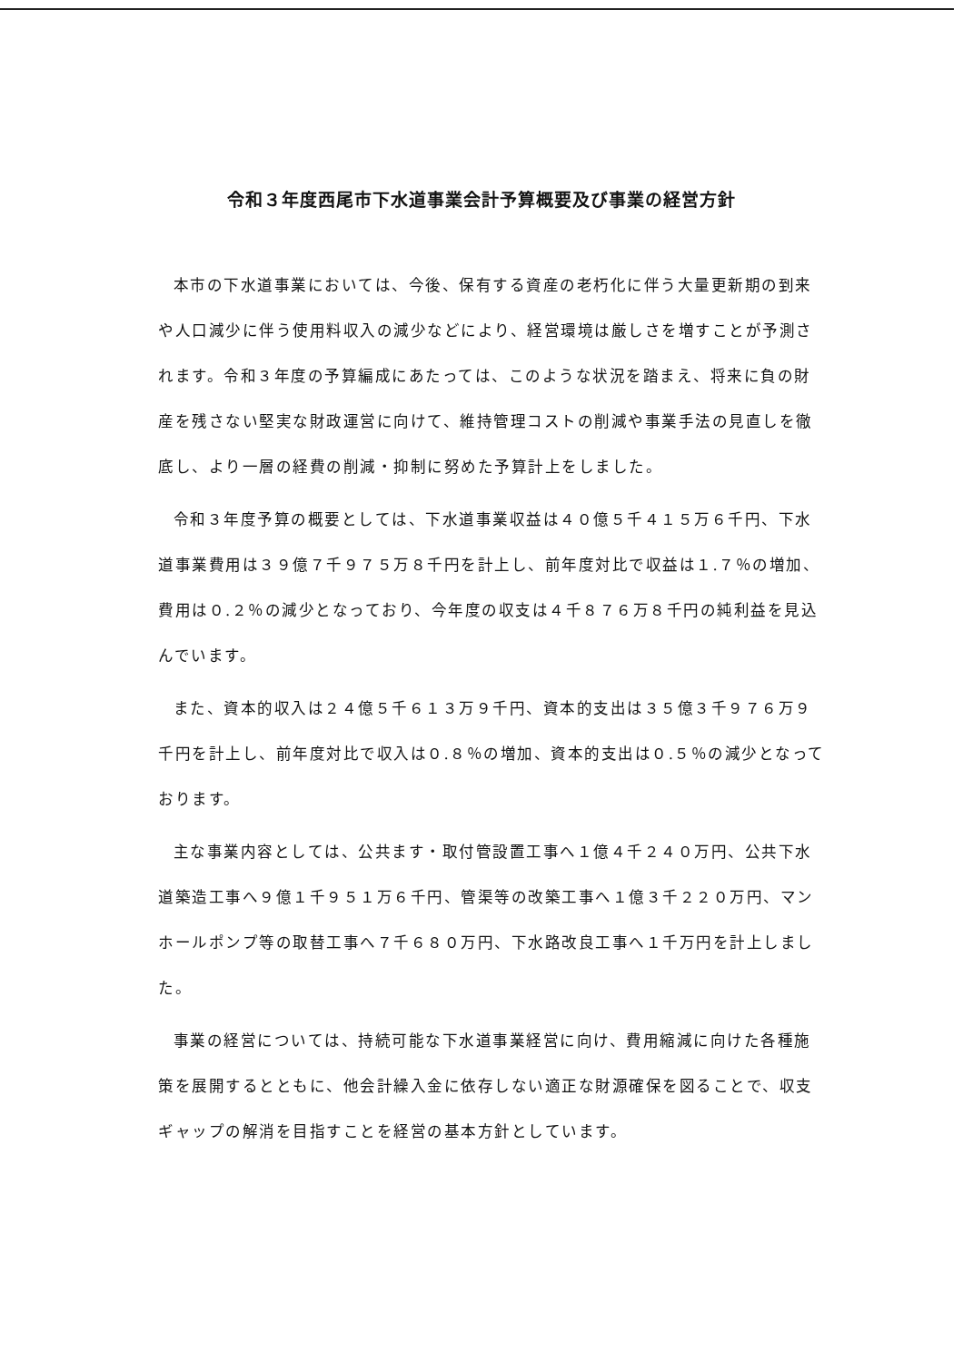令和３年度西尾市下水道事業会計予算概要及び事業の経営方針
本市の下水道事業においては、今後、保有する資産の老朽化に伴う大量更新期の到来や人口減少に伴う使用料収入の減少などにより、経営環境は厳しさを増すことが予測されます。令和３年度の予算編成にあたっては、このような状況を踏まえ、将来に負の財産を残さない堅実な財政運営に向けて、維持管理コストの削減や事業手法の見直しを徹底し、より一層の経費の削減・抑制に努めた予算計上をしました。
令和３年度予算の概要としては、下水道事業収益は４０億５千４１５万６千円、下水道事業費用は３９億７千９７５万８千円を計上し、前年度対比で収益は１.７％の増加、費用は０.２％の減少となっており、今年度の収支は４千８７６万８千円の純利益を見込んでいます。
また、資本的収入は２４億５千６１３万９千円、資本的支出は３５億３千９７６万９千円を計上し、前年度対比で収入は０.８％の増加、資本的支出は０.５％の減少となっております。
主な事業内容としては、公共ます・取付管設置工事へ１億４千２４０万円、公共下水道築造工事へ９億１千９５１万６千円、管渠等の改築工事へ１億３千２２０万円、マンホールポンプ等の取替工事へ７千６８０万円、下水路改良工事へ１千万円を計上しました。
事業の経営については、持続可能な下水道事業経営に向け、費用縮減に向けた各種施策を展開するとともに、他会計繰入金に依存しない適正な財源確保を図ることで、収支ギャップの解消を目指すことを経営の基本方針としています。